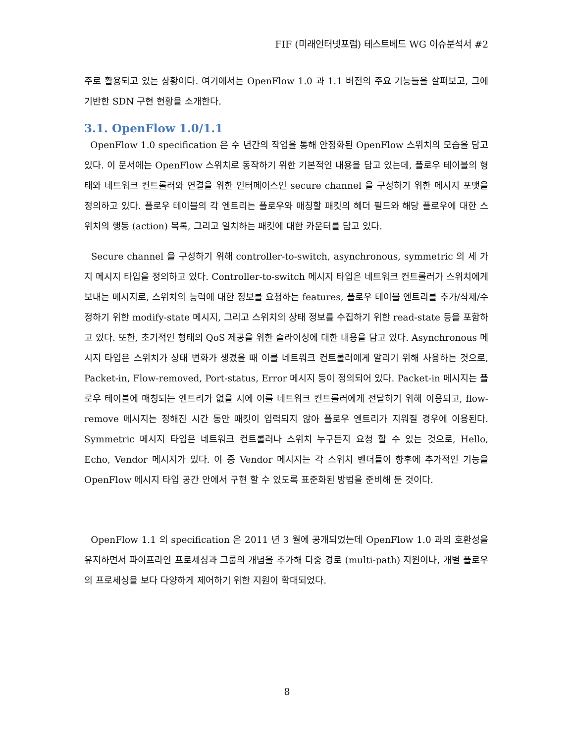FIF (미래인터넷포럼) 테스트베드 WG 이슈분석서 #2
주로 활용되고 있는 상황이다. 여기에서는 OpenFlow 1.0 과 1.1 버전의 주요 기능들을 살펴보고, 그에 기반한 SDN 구현 현황을 소개한다.
3.1. OpenFlow 1.0/1.1
OpenFlow 1.0 specification 은 수 년간의 작업을 통해 안정화된 OpenFlow 스위치의 모습을 담고 있다. 이 문서에는 OpenFlow 스위치로 동작하기 위한 기본적인 내용을 담고 있는데, 플로우 테이블의 형태와 네트워크 컨트롤러와 연결을 위한 인터페이스인 secure channel 을 구성하기 위한 메시지 포맷을 정의하고 있다. 플로우 테이블의 각 엔트리는 플로우와 매칭할 패킷의 헤더 필드와 해당 플로우에 대한 스위치의 행동 (action) 목록, 그리고 일치하는 패킷에 대한 카운터를 담고 있다.
Secure channel 을 구성하기 위해 controller-to-switch, asynchronous, symmetric 의 세 가지 메시지 타입을 정의하고 있다. Controller-to-switch 메시지 타입은 네트워크 컨트롤러가 스위치에게 보내는 메시지로, 스위치의 능력에 대한 정보를 요청하는 features, 플로우 테이블 엔트리를 추가/삭제/수정하기 위한 modify-state 메시지, 그리고 스위치의 상태 정보를 수집하기 위한 read-state 등을 포함하고 있다. 또한, 초기적인 형태의 QoS 제공을 위한 슬라이싱에 대한 내용을 담고 있다. Asynchronous 메시지 타입은 스위치가 상태 변화가 생겼을 때 이를 네트워크 컨트롤러에게 알리기 위해 사용하는 것으로, Packet-in, Flow-removed, Port-status, Error 메시지 등이 정의되어 있다. Packet-in 메시지는 플로우 테이블에 매칭되는 엔트리가 없을 시에 이를 네트워크 컨트롤러에게 전달하기 위해 이용되고, flow-remove 메시지는 정해진 시간 동안 패킷이 입력되지 않아 플로우 엔트리가 지워질 경우에 이용된다. Symmetric 메시지 타입은 네트워크 컨트롤러나 스위치 누구든지 요청 할 수 있는 것으로, Hello, Echo, Vendor 메시지가 있다. 이 중 Vendor 메시지는 각 스위치 벤더들이 향후에 추가적인 기능을 OpenFlow 메시지 타입 공간 안에서 구현 할 수 있도록 표준화된 방법을 준비해 둔 것이다.
OpenFlow 1.1 의 specification 은 2011 년 3 월에 공개되었는데 OpenFlow 1.0 과의 호환성을 유지하면서 파이프라인 프로세싱과 그룹의 개념을 추가해 다중 경로 (multi-path) 지원이나, 개별 플로우의 프로세싱을 보다 다양하게 제어하기 위한 지원이 확대되었다.
8